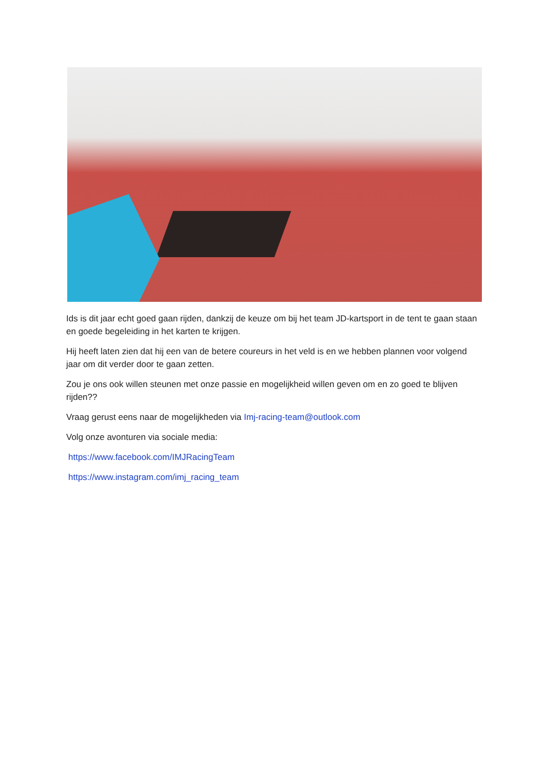Ids is dit jaar echt goed gaan rijden, dankzij de keuze om bij het team JD-kartsport in de tent te gaan staan en goede begeleiding in het karten te krijgen.
Hij heeft laten zien dat hij een van de betere coureurs in het veld is en we hebben plannen voor volgend jaar om dit verder door te gaan zetten.
Zou je ons ook willen steunen met onze passie en mogelijkheid willen geven om en zo goed te blijven rijden??
Vraag gerust eens naar de mogelijkheden via Imj-racing-team@outlook.com
Volg onze avonturen via sociale media:
https://www.facebook.com/IMJRacingTeam
https://www.instagram.com/imj_racing_team